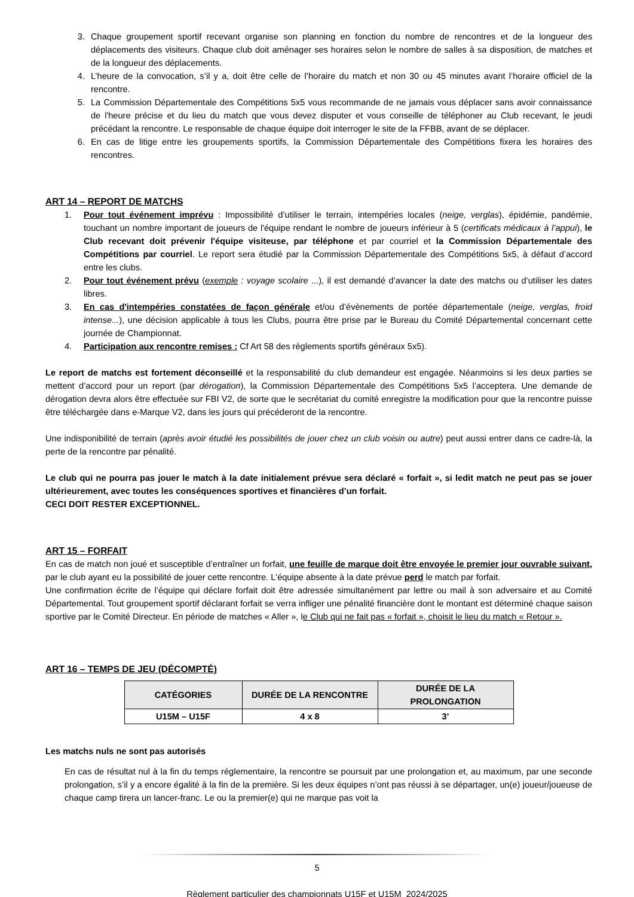3. Chaque groupement sportif recevant organise son planning en fonction du nombre de rencontres et de la longueur des déplacements des visiteurs. Chaque club doit aménager ses horaires selon le nombre de salles à sa disposition, de matches et de la longueur des déplacements.
4. L’heure de la convocation, s’il y a, doit être celle de l’horaire du match et non 30 ou 45 minutes avant l’horaire officiel de la rencontre.
5. La Commission Départementale des Compétitions 5x5 vous recommande de ne jamais vous déplacer sans avoir connaissance de l'heure précise et du lieu du match que vous devez disputer et vous conseille de téléphoner au Club recevant, le jeudi précédant la rencontre. Le responsable de chaque équipe doit interroger le site de la FFBB, avant de se déplacer.
6. En cas de litige entre les groupements sportifs, la Commission Départementale des Compétitions fixera les horaires des rencontres.
ART 14 – REPORT DE MATCHS
1. Pour tout événement imprévu : Impossibilité d’utiliser le terrain, intempéries locales (neige, verglas), épidémie, pandémie, touchant un nombre important de joueurs de l'équipe rendant le nombre de joueurs inférieur à 5 (certificats médicaux à l’appui), le Club recevant doit prévenir l'équipe visiteuse, par téléphone et par courriel et la Commission Départementale des Compétitions par courriel. Le report sera étudié par la Commission Départementale des Compétitions 5x5, à défaut d’accord entre les clubs.
2. Pour tout événement prévu (exemple : voyage scolaire ...), il est demandé d’avancer la date des matchs ou d’utiliser les dates libres.
3. En cas d'intempéries constatées de façon générale et/ou d’évènements de portée départementale (neige, verglas, froid intense...), une décision applicable à tous les Clubs, pourra être prise par le Bureau du Comité Départemental concernant cette journée de Championnat.
4. Participation aux rencontre remises : Cf Art 58 des règlements sportifs généraux 5x5).
Le report de matchs est fortement déconseillé et la responsabilité du club demandeur est engagée. Néanmoins si les deux parties se mettent d’accord pour un report (par dérogation), la Commission Départementale des Compétitions 5x5 l’acceptera. Une demande de dérogation devra alors être effectuée sur FBI V2, de sorte que le secrétariat du comité enregistre la modification pour que la rencontre puisse être téléchargée dans e-Marque V2, dans les jours qui précéderont de la rencontre.
Une indisponibilité de terrain (après avoir étudié les possibilités de jouer chez un club voisin ou autre) peut aussi entrer dans ce cadre-là, la perte de la rencontre par pénalité.
Le club qui ne pourra pas jouer le match à la date initialement prévue sera déclaré « forfait », si ledit match ne peut pas se jouer ultérieurement, avec toutes les conséquences sportives et financières d’un forfait.
CECI DOIT RESTER EXCEPTIONNEL.
ART 15 – FORFAIT
En cas de match non joué et susceptible d’entraîner un forfait, une feuille de marque doit être envoyée le premier jour ouvrable suivant, par le club ayant eu la possibilité de jouer cette rencontre. L'équipe absente à la date prévue perd le match par forfait.
Une confirmation écrite de l’équipe qui déclare forfait doit être adressée simultanément par lettre ou mail à son adversaire et au Comité Départemental. Tout groupement sportif déclarant forfait se verra infliger une pénalité financière dont le montant est déterminé chaque saison sportive par le Comité Directeur. En période de matches « Aller », le Club qui ne fait pas « forfait », choisit le lieu du match « Retour ».
ART 16 – TEMPS DE JEU (DÉCOMPTÉ)
| CATÉGORIES | DURÉE DE LA RENCONTRE | DURÉE DE LA PROLONGATION |
| --- | --- | --- |
| U15M – U15F | 4 x 8 | 3’ |
Les matchs nuls ne sont pas autorisés
En cas de résultat nul à la fin du temps réglementaire, la rencontre se poursuit par une prolongation et, au maximum, par une seconde prolongation, s’il y a encore égalité à la fin de la première. Si les deux équipes n’ont pas réussi à se départager, un(e) joueur/joueuse de chaque camp tirera un lancer-franc. Le ou la premier(e) qui ne marque pas voit la
5
Règlement particulier des championnats U15F et U15M_2024/2025